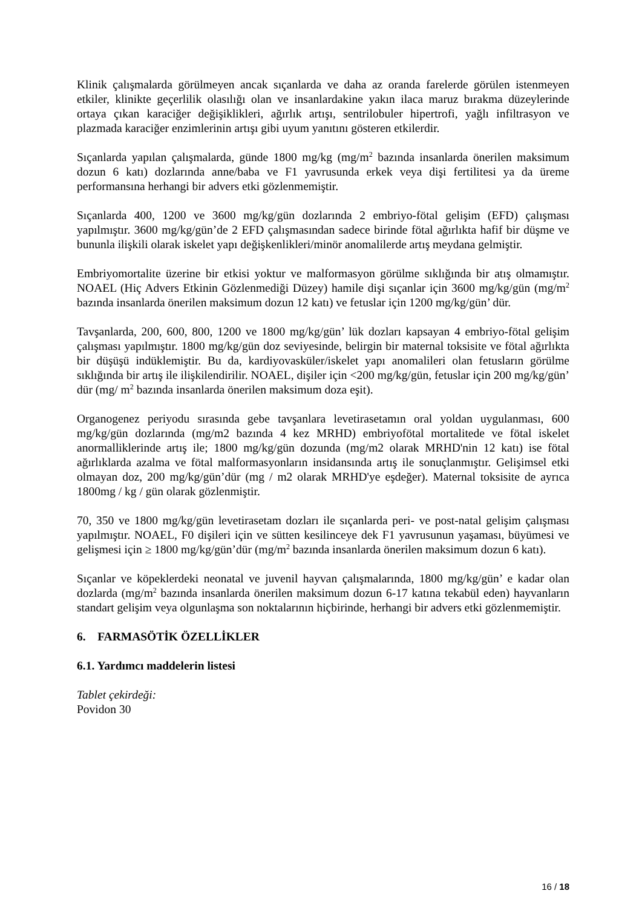Klinik çalışmalarda görülmeyen ancak sıçanlarda ve daha az oranda farelerde görülen istenmeyen etkiler, klinikte geçerlilik olasılığı olan ve insanlardakine yakın ilaca maruz bırakma düzeylerinde ortaya çıkan karaciğer değişiklikleri, ağırlık artışı, sentrilobuler hipertrofi, yağlı infiltrasyon ve plazmada karaciğer enzimlerinin artışı gibi uyum yanıtını gösteren etkilerdir.
Sıçanlarda yapılan çalışmalarda, günde 1800 mg/kg (mg/m<sup>2</sup> bazında insanlarda önerilen maksimum dozun 6 katı) dozlarında anne/baba ve F1 yavrusunda erkek veya dişi fertilitesi ya da üreme performansına herhangi bir advers etki gözlenmemiştir.
Sıçanlarda 400, 1200 ve 3600 mg/kg/gün dozlarında 2 embriyo-fötal gelişim (EFD) çalışması yapılmıştır. 3600 mg/kg/gün’de 2 EFD çalışmasından sadece birinde fötal ağırlıkta hafif bir düşme ve bununla ilişkili olarak iskelet yapı değişkenlikleri/minör anomalilerde artış meydana gelmiştir.
Embriyomortalite üzerine bir etkisi yoktur ve malformasyon görülme sıklığında bir atış olmamıştır. NOAEL (Hiç Advers Etkinin Gözlenmediği Düzey) hamile dişi sıçanlar için 3600 mg/kg/gün (mg/m<sup>2</sup> bazında insanlarda önerilen maksimum dozun 12 katı) ve fetuslar için 1200 mg/kg/gün’ dür.
Tavşanlarda, 200, 600, 800, 1200 ve 1800 mg/kg/gün’ lük dozları kapsayan 4 embriyo-fötal gelişim çalışması yapılmıştır. 1800 mg/kg/gün doz seviyesinde, belirgin bir maternal toksisite ve fötal ağırlıkta bir düşüşü indüklemiştir. Bu da, kardiyovasküler/iskelet yapı anomalileri olan fetusların görülme sıklığında bir artış ile ilişkilendirilir. NOAEL, dişiler için <200 mg/kg/gün, fetuslar için 200 mg/kg/gün’ dür (mg/ m<sup>2</sup> bazında insanlarda önerilen maksimum doza eşit).
Organogenez periyodu sırasında gebe tavşanlara levetirasetamın oral yoldan uygulanması, 600 mg/kg/gün dozlarında (mg/m2 bazında 4 kez MRHD) embriyofötal mortalitede ve fötal iskelet anormalliklerinde artış ile; 1800 mg/kg/gün dozunda (mg/m2 olarak MRHD'nin 12 katı) ise fötal ağırlıklarda azalma ve fötal malformasyonların insidansında artış ile sonuçlanmıştır. Gelişimsel etki olmayan doz, 200 mg/kg/gün’dür (mg / m2 olarak MRHD'ye eşdeğer). Maternal toksisite de ayrıca 1800mg / kg / gün olarak gözlenmiştir.
70, 350 ve 1800 mg/kg/gün levetirasetam dozları ile sıçanlarda peri- ve post-natal gelişim çalışması yapılmıştır. NOAEL, F0 dişileri için ve sütten kesilinceye dek F1 yavrusunun yaşaması, büyümesi ve gelişmesi için ≥ 1800 mg/kg/gün’dür (mg/m<sup>2</sup> bazında insanlarda önerilen maksimum dozun 6 katı).
Sıçanlar ve köpeklerdeki neonatal ve juvenil hayvan çalışmalarında, 1800 mg/kg/gün’ e kadar olan dozlarda (mg/m<sup>2</sup> bazında insanlarda önerilen maksimum dozun 6-17 katına tekabül eden) hayvanların standart gelişim veya olgunlaşma son noktalarının hiçbirinde, herhangi bir advers etki gözlenmemiştir.
6. FARMASÖTİK ÖZELLİKLER
6.1. Yardımcı maddelerin listesi
Tablet çekirdeği:
Povidon 30
16 / 18